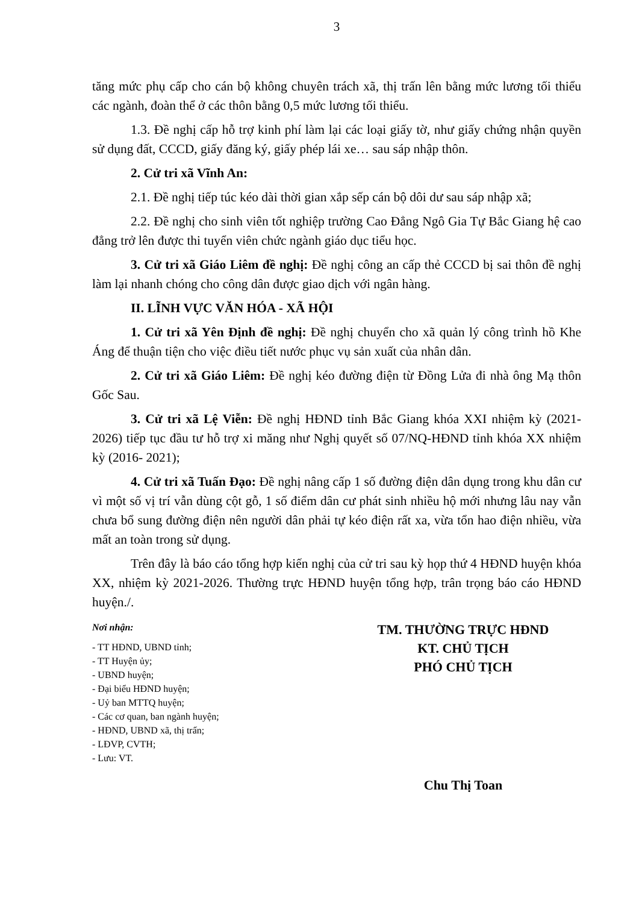3
tăng mức phụ cấp cho cán bộ không chuyên trách xã, thị trấn lên bằng mức lương tối thiểu các ngành, đoàn thể ở các thôn bằng 0,5 mức lương tối thiểu.
1.3. Đề nghị cấp hỗ trợ kinh phí làm lại các loại giấy tờ, như giấy chứng nhận quyền sử dụng đất, CCCD, giấy đăng ký, giấy phép lái xe… sau sáp nhập thôn.
2. Cử tri xã Vĩnh An:
2.1. Đề nghị tiếp túc kéo dài thời gian xắp sếp cán bộ dôi dư sau sáp nhập xã;
2.2. Đề nghị cho sinh viên tốt nghiệp trường Cao Đẳng Ngô Gia Tự Bắc Giang hệ cao đẳng trở lên được thi tuyển viên chức ngành giáo dục tiểu học.
3. Cử tri xã Giáo Liêm đề nghị: Đề nghị công an cấp thẻ CCCD bị sai thôn đề nghị làm lại nhanh chóng cho công dân được giao dịch với ngân hàng.
II. LĨNH VỰC VĂN HÓA - XÃ HỘI
1. Cử tri xã Yên Định đề nghị: Đề nghị chuyển cho xã quản lý công trình hồ Khe Áng để thuận tiện cho việc điều tiết nước phục vụ sản xuất của nhân dân.
2. Cử tri xã Giáo Liêm: Đề nghị kéo đường điện từ Đồng Lửa đi nhà ông Mạ thôn Gốc Sau.
3. Cử tri xã Lệ Viễn: Đề nghị HĐND tỉnh Bắc Giang khóa XXI nhiệm kỳ (2021-2026) tiếp tục đầu tư hỗ trợ xi măng như Nghị quyết số 07/NQ-HĐND tỉnh khóa XX nhiệm kỳ (2016- 2021);
4. Cử tri xã Tuấn Đạo: Đề nghị nâng cấp 1 số đường điện dân dụng trong khu dân cư vì một số vị trí vẫn dùng cột gỗ, 1 số điểm dân cư phát sinh nhiều hộ mới nhưng lâu nay vẫn chưa bổ sung đường điện nên người dân phải tự kéo điện rất xa, vừa tổn hao điện nhiều, vừa mất an toàn trong sử dụng.
Trên đây là báo cáo tổng hợp kiến nghị của cử tri sau kỳ họp thứ 4 HĐND huyện khóa XX, nhiệm kỳ 2021-2026. Thường trực HĐND huyện tổng hợp, trân trọng báo cáo HĐND huyện./.
Nơi nhận:
- TT HĐND, UBND tỉnh;
- TT Huyện ủy;
- UBND huyện;
- Đại biểu HĐND huyện;
- Uỷ ban MTTQ huyện;
- Các cơ quan, ban ngành huyện;
- HĐND, UBND xã, thị trấn;
- LĐVP, CVTH;
- Lưu: VT.
TM. THƯỜNG TRỰC HĐND
KT. CHỦ TỊCH
PHÓ CHỦ TỊCH
Chu Thị Toan